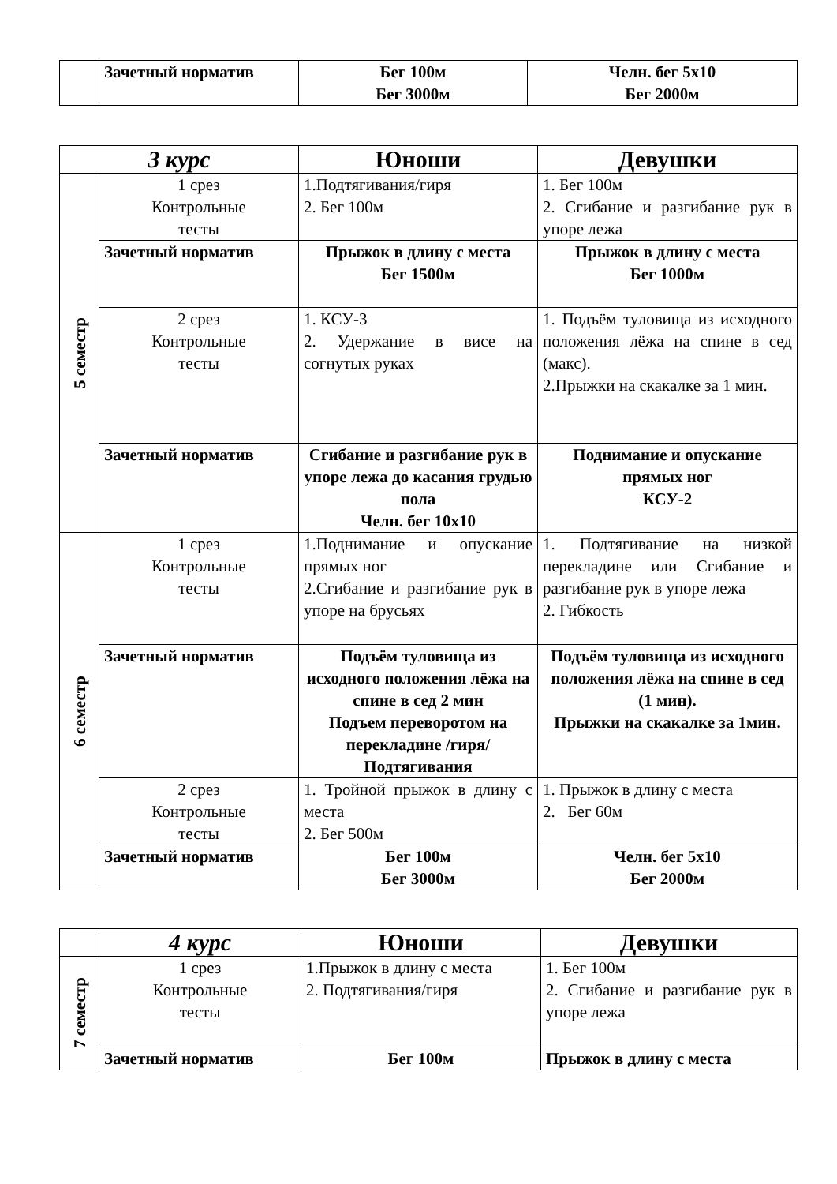| | Зачетный норматив | Бег 100м Бег 3000м | Челн. бег 5х10 Бег 2000м |
| 3 курс | | Юноши | Девушки |
| 5 семестр | 1 срез Контрольные тесты | 1.Подтягивания/гиря 2. Бег 100м | 1. Бег 100м 2. Сгибание и разгибание рук в упоре лежа |
| | Зачетный норматив | Прыжок в длину с места Бег 1500м | Прыжок в длину с места Бег 1000м |
| | 2 срез Контрольные тесты | 1. КСУ-3 2. Удержание в висе на согнутых руках | 1. Подъём туловища из исходного положения лёжа на спине в сед (макс). 2.Прыжки на скакалке за 1 мин. |
| | Зачетный норматив | Сгибание и разгибание рук в упоре лежа до касания грудью пола Челн. бег 10х10 | Поднимание и опускание прямых ног КСУ-2 |
| 6 семестр | 1 срез Контрольные тесты | 1.Поднимание и опускание прямых ног 2.Сгибание и разгибание рук в упоре на брусьях | 1. Подтягивание на низкой перекладине или Сгибание и разгибание рук в упоре лежа 2. Гибкость |
| | Зачетный норматив | Подъём туловища из исходного положения лёжа на спине в сед 2 мин Подъем переворотом на перекладине /гиря/ Подтягивания | Подъём туловища из исходного положения лёжа на спине в сед (1 мин). Прыжки на скакалке за 1мин. |
| | 2 срез Контрольные тесты | 1. Тройной прыжок в длину с места 2. Бег 500м | 1. Прыжок в длину с места 2. Бег 60м |
| | Зачетный норматив | Бег 100м Бег 3000м | Челн. бег 5х10 Бег 2000м |
| | 4 курс | Юноши | Девушки |
| 7 семестр | 1 срез Контрольные тесты | 1.Прыжок в длину с места 2. Подтягивания/гиря | 1. Бег 100м 2. Сгибание и разгибание рук в упоре лежа |
| | Зачетный норматив | Бег 100м | Прыжок в длину с места |